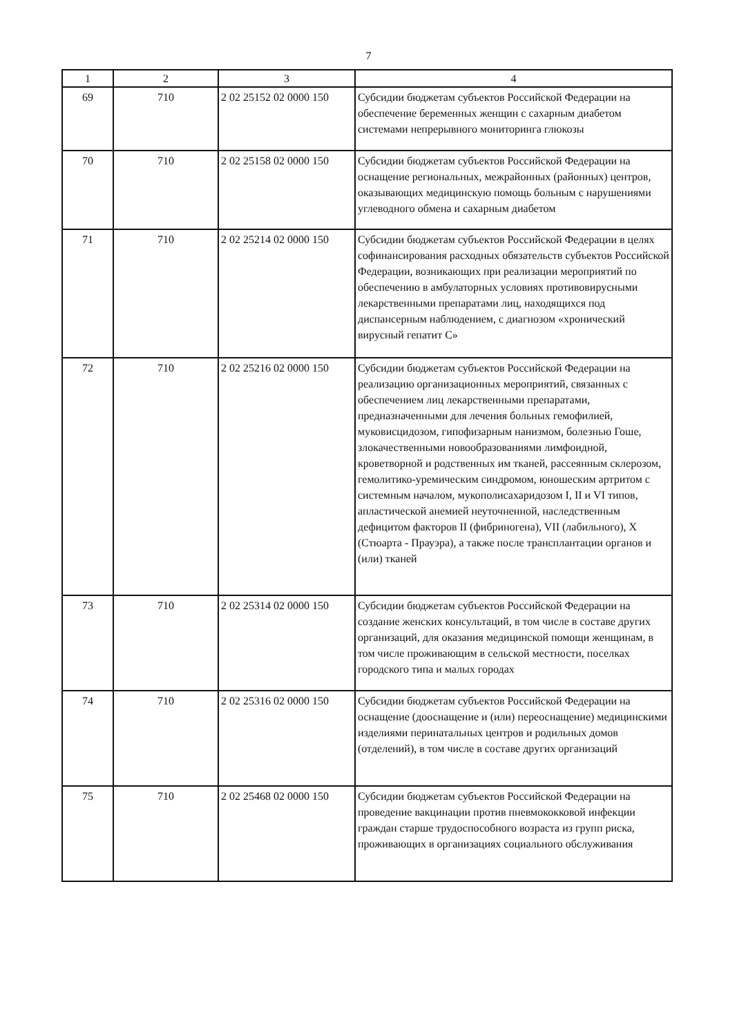7
| 1 | 2 | 3 | 4 |
| --- | --- | --- | --- |
| 69 | 710 | 2 02 25152 02 0000 150 | Субсидии бюджетам субъектов Российской Федерации на обеспечение беременных женщин с сахарным диабетом системами непрерывного мониторинга глюкозы |
| 70 | 710 | 2 02 25158 02 0000 150 | Субсидии бюджетам субъектов Российской Федерации на оснащение региональных, межрайонных (районных) центров, оказывающих медицинскую помощь больным с нарушениями углеводного обмена и сахарным диабетом |
| 71 | 710 | 2 02 25214 02 0000 150 | Субсидии бюджетам субъектов Российской Федерации в целях софинансирования расходных обязательств субъектов Российской Федерации, возникающих при реализации мероприятий по обеспечению в амбулаторных условиях противовирусными лекарственными препаратами лиц, находящихся под диспансерным наблюдением, с диагнозом «хронический вирусный гепатит С» |
| 72 | 710 | 2 02 25216 02 0000 150 | Субсидии бюджетам субъектов Российской Федерации на реализацию организационных мероприятий, связанных с обеспечением лиц лекарственными препаратами, предназначенными для лечения больных гемофилией, муковисцидозом, гипофизарным нанизмом, болезнью Гоше, злокачественными новообразованиями лимфоидной, кроветворной и родственных им тканей, рассеянным склерозом, гемолитико-уремическим синдромом, юношеским артритом с системным началом, мукополисахаридозом I, II и VI типов, апластической анемией неуточненной, наследственным дефицитом факторов II (фибриногена), VII (лабильного), X (Стюарта - Прауэра), а также после трансплантации органов и (или) тканей |
| 73 | 710 | 2 02 25314 02 0000 150 | Субсидии бюджетам субъектов Российской Федерации на создание женских консультаций, в том числе в составе других организаций, для оказания медицинской помощи женщинам, в том числе проживающим в сельской местности, поселках городского типа и малых городах |
| 74 | 710 | 2 02 25316 02 0000 150 | Субсидии бюджетам субъектов Российской Федерации на оснащение (дооснащение и (или) переоснащение) медицинскими изделиями перинатальных центров и родильных домов (отделений), в том числе в составе других организаций |
| 75 | 710 | 2 02 25468 02 0000 150 | Субсидии бюджетам субъектов Российской Федерации на проведение вакцинации против пневмококковой инфекции граждан старше трудоспособного возраста из групп риска, проживающих в организациях социального обслуживания |